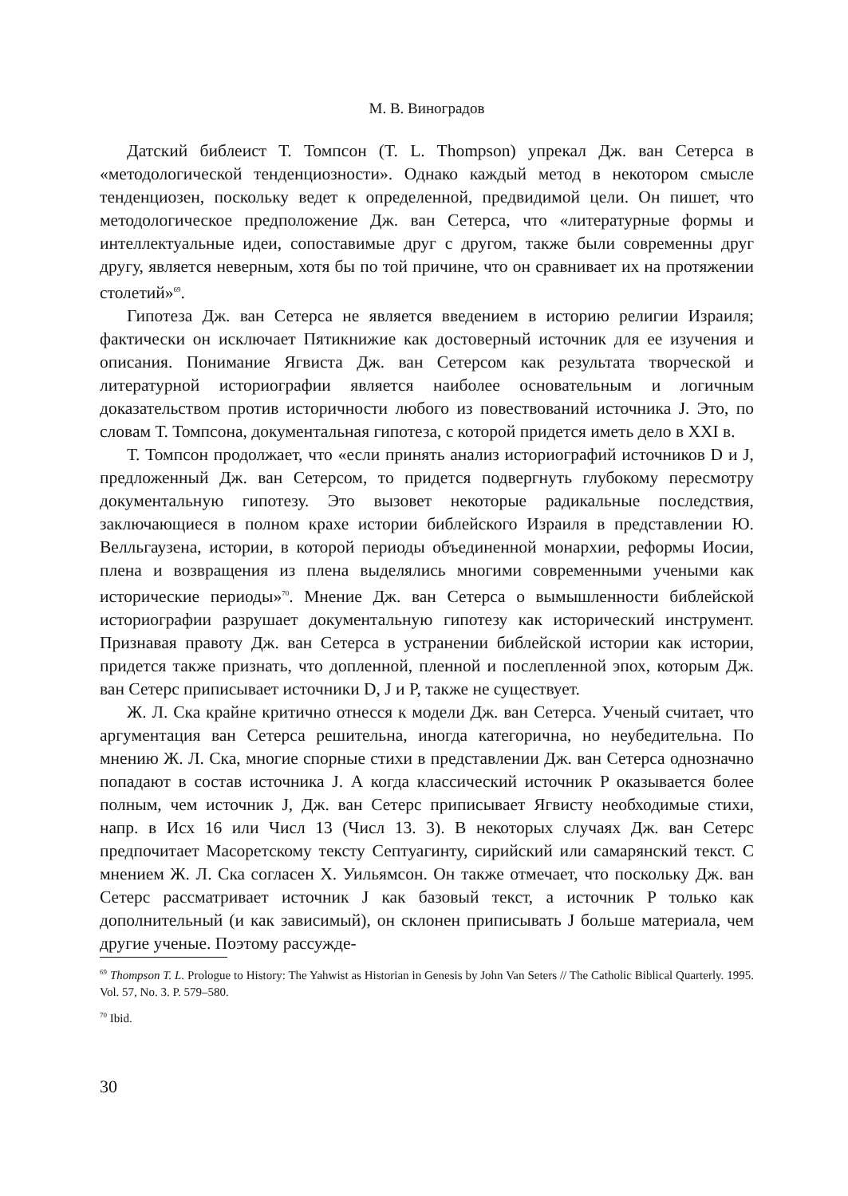М. В. Виноградов
Датский библеист Т. Томпсон (T. L. Thompson) упрекал Дж. ван Сетерса в «методологической тенденциозности». Однако каждый метод в некотором смысле тенденциозен, поскольку ведет к определенной, предвидимой цели. Он пишет, что методологическое предположение Дж. ван Сетерса, что «литературные формы и интеллектуальные идеи, сопоставимые друг с другом, также были современны друг другу, является неверным, хотя бы по той причине, что он сравнивает их на протяжении столетий»<sup>69</sup>.
Гипотеза Дж. ван Сетерса не является введением в историю религии Израиля; фактически он исключает Пятикнижие как достоверный источник для ее изучения и описания. Понимание Ягвиста Дж. ван Сетерсом как результата творческой и литературной историографии является наиболее основательным и логичным доказательством против историчности любого из повествований источника J. Это, по словам Т. Томпсона, документальная гипотеза, с которой придется иметь дело в XXI в.
Т. Томпсон продолжает, что «если принять анализ историографий источников D и J, предложенный Дж. ван Сетерсом, то придется подвергнуть глубокому пересмотру документальную гипотезу. Это вызовет некоторые радикальные последствия, заключающиеся в полном крахе истории библейского Израиля в представлении Ю. Велльгаузена, истории, в которой периоды объединенной монархии, реформы Иосии, плена и возвращения из плена выделялись многими современными учеными как исторические периоды»<sup>70</sup>. Мнение Дж. ван Сетерса о вымышленности библейской историографии разрушает документальную гипотезу как исторический инструмент. Признавая правоту Дж. ван Сетерса в устранении библейской истории как истории, придется также признать, что допленной, пленной и послепленной эпох, которым Дж. ван Сетерс приписывает источники D, J и P, также не существует.
Ж. Л. Ска крайне критично отнесся к модели Дж. ван Сетерса. Ученый считает, что аргументация ван Сетерса решительна, иногда категорична, но неубедительна. По мнению Ж. Л. Ска, многие спорные стихи в представлении Дж. ван Сетерса однозначно попадают в состав источника J. А когда классический источник P оказывается более полным, чем источник J, Дж. ван Сетерс приписывает Ягвисту необходимые стихи, напр. в Исх 16 или Числ 13 (Числ 13. 3). В некоторых случаях Дж. ван Сетерс предпочитает Масоретскому тексту Септуагинту, сирийский или самарянский текст. С мнением Ж. Л. Ска согласен Х. Уильямсон. Он также отмечает, что поскольку Дж. ван Сетерс рассматривает источник J как базовый текст, а источник P только как дополнительный (и как зависимый), он склонен приписывать J больше материала, чем другие ученые. Поэтому рассужде-
<sup>69</sup> Thompson T. L. Prologue to History: The Yahwist as Historian in Genesis by John Van Seters // The Catholic Biblical Quarterly. 1995. Vol. 57, No. 3. P. 579–580.
<sup>70</sup> Ibid.
30